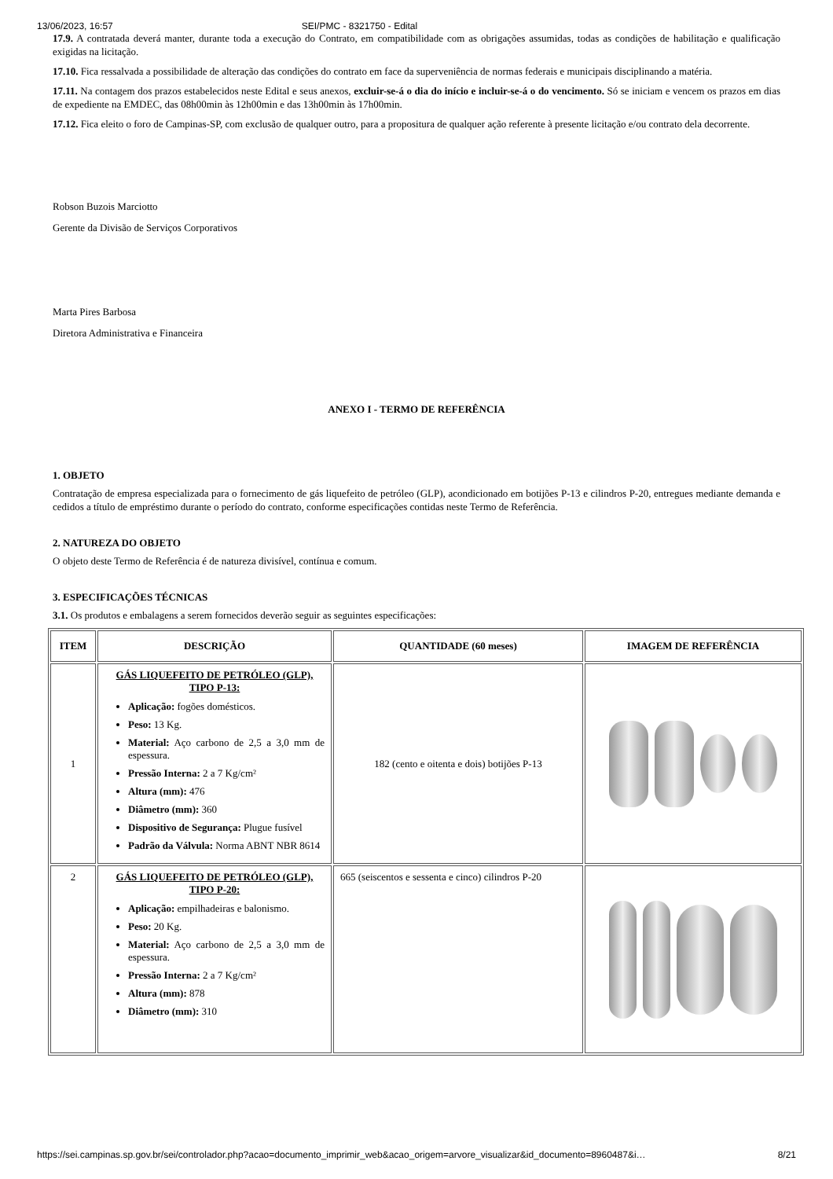13/06/2023, 16:57 SEI/PMC - 8321750 - Edital
17.9. A contratada deverá manter, durante toda a execução do Contrato, em compatibilidade com as obrigações assumidas, todas as condições de habilitação e qualificação exigidas na licitação.
17.10. Fica ressalvada a possibilidade de alteração das condições do contrato em face da superveniência de normas federais e municipais disciplinando a matéria.
17.11. Na contagem dos prazos estabelecidos neste Edital e seus anexos, excluir-se-á o dia do início e incluir-se-á o do vencimento. Só se iniciam e vencem os prazos em dias de expediente na EMDEC, das 08h00min às 12h00min e das 13h00min às 17h00min.
17.12. Fica eleito o foro de Campinas-SP, com exclusão de qualquer outro, para a propositura de qualquer ação referente à presente licitação e/ou contrato dela decorrente.
Robson Buzois Marciotto
Gerente da Divisão de Serviços Corporativos
Marta Pires Barbosa
Diretora Administrativa e Financeira
ANEXO I - TERMO DE REFERÊNCIA
1. OBJETO
Contratação de empresa especializada para o fornecimento de gás liquefeito de petróleo (GLP), acondicionado em botijões P-13 e cilindros P-20, entregues mediante demanda e cedidos a título de empréstimo durante o período do contrato, conforme especificações contidas neste Termo de Referência.
2. NATUREZA DO OBJETO
O objeto deste Termo de Referência é de natureza divisível, contínua e comum.
3. ESPECIFICAÇÕES TÉCNICAS
3.1. Os produtos e embalagens a serem fornecidos deverão seguir as seguintes especificações:
| ITEM | DESCRIÇÃO | QUANTIDADE (60 meses) | IMAGEM DE REFERÊNCIA |
| --- | --- | --- | --- |
| 1 | GÁS LIQUEFEITO DE PETRÓLEO (GLP), TIPO P-13: Aplicação: fogões domésticos. Peso: 13 Kg. Material: Aço carbono de 2,5 a 3,0 mm de espessura. Pressão Interna: 2 a 7 Kg/cm² Altura (mm): 476 Diâmetro (mm): 360 Dispositivo de Segurança: Plugue fusível Padrão da Válvula: Norma ABNT NBR 8614 | 182 (cento e oitenta e dois) botijões P-13 | |
| 2 | GÁS LIQUEFEITO DE PETRÓLEO (GLP), TIPO P-20: Aplicação: empilhadeiras e balonismo. Peso: 20 Kg. Material: Aço carbono de 2,5 a 3,0 mm de espessura. Pressão Interna: 2 a 7 Kg/cm² Altura (mm): 878 Diâmetro (mm): 310 | 665 (seiscentos e sessenta e cinco) cilindros P-20 | |
https://sei.campinas.sp.gov.br/sei/controlador.php?acao=documento_imprimir_web&acao_origem=arvore_visualizar&id_documento=8960487&i… 8/21